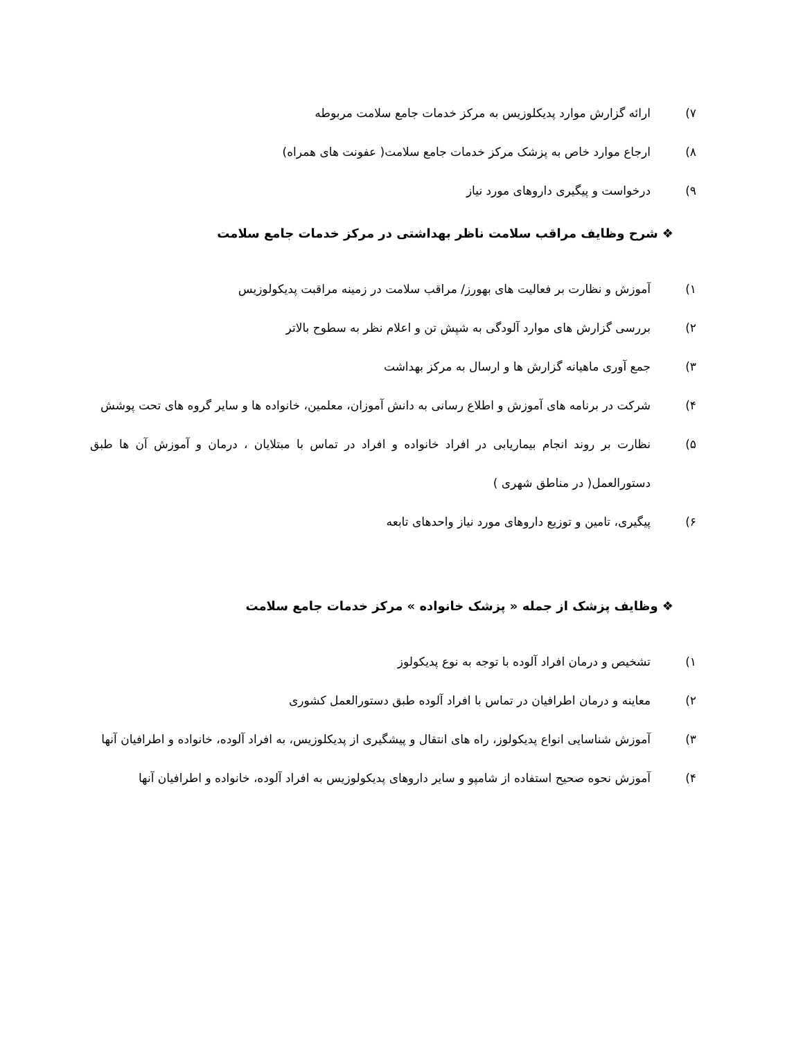۷) ارائه گزارش موارد پدیکلوزیس به مرکز خدمات جامع سلامت مربوطه
۸) ارجاع موارد خاص به پزشک مرکز خدمات جامع سلامت( عفونت های همراه)
۹) درخواست و پیگیری داروهای مورد نیاز
❖ شرح وظایف مراقب سلامت ناظر بهداشتی در مرکز خدمات جامع سلامت
۱) آموزش و نظارت بر فعالیت های بهورز/ مراقب سلامت در زمینه مراقبت پدیکولوزیس
۲) بررسی گزارش های موارد آلودگی به شپش تن و اعلام نظر به سطوح بالاتر
۳) جمع آوری ماهیانه گزارش ها و ارسال به مرکز بهداشت
۴) شرکت در برنامه های آموزش و اطلاع رسانی به دانش آموزان، معلمین، خانواده ها و سایر گروه های تحت پوشش
۵) نظارت بر روند انجام بیماریابی در افراد خانواده و افراد در تماس با مبتلایان ، درمان و آموزش آن ها طبق دستورالعمل( در مناطق شهری )
۶) پیگیری، تامین و توزیع داروهای مورد نیاز واحدهای تابعه
❖ وظایف پزشک از جمله « پزشک خانواده » مرکز خدمات جامع سلامت
۱) تشخیص و درمان افراد آلوده با توجه به نوع پدیکولوز
۲) معاینه و درمان اطرافیان در تماس با افراد آلوده طبق دستورالعمل کشوری
۳) آموزش شناسایی انواع پدیکولوز، راه های انتقال و پیشگیری از پدیکلوزیس، به افراد آلوده، خانواده و اطرافیان آنها
۴) آموزش نحوه صحیح استفاده از شامپو و سایر داروهای پدیکولوزیس به افراد آلوده، خانواده و اطرافیان آنها